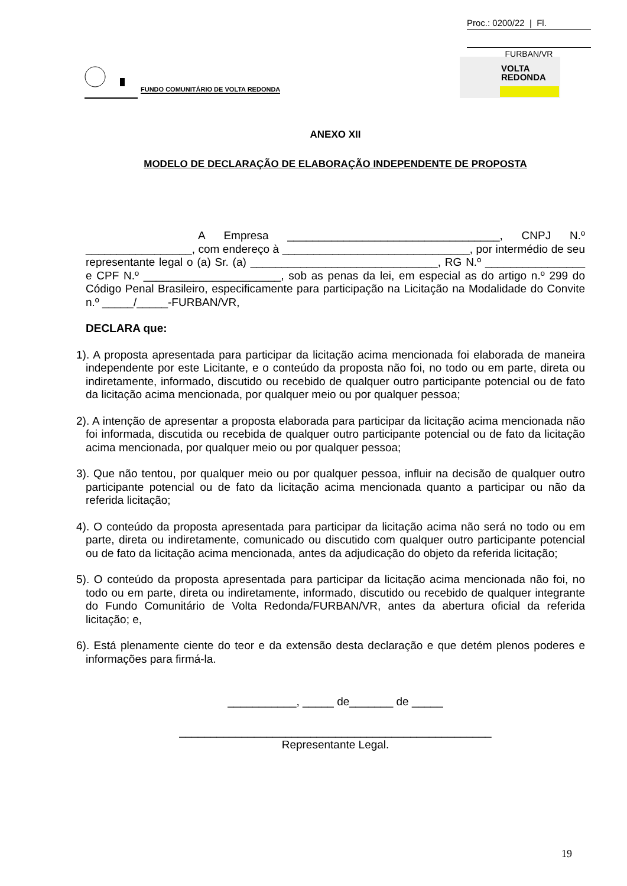Proc.: 0200/22 | Fl.
FURBAN/VR
FUNDO COMUNITÁRIO DE VOLTA REDONDA
VOLTA
REDONDA
ANEXO XII
MODELO DE DECLARAÇÃO DE ELABORAÇÃO INDEPENDENTE DE PROPOSTA
A Empresa __________________________________, CNPJ N.º _________________, com endereço à ______________________________, por intermédio de seu representante legal o (a) Sr. (a) ______________________________, RG N.º ________________ e CPF N.º ______________________, sob as penas da lei, em especial as do artigo n.º 299 do Código Penal Brasileiro, especificamente para participação na Licitação na Modalidade do Convite n.º _____/_____-FURBAN/VR,
DECLARA que:
1). A proposta apresentada para participar da licitação acima mencionada foi elaborada de maneira independente por este Licitante, e o conteúdo da proposta não foi, no todo ou em parte, direta ou indiretamente, informado, discutido ou recebido de qualquer outro participante potencial ou de fato da licitação acima mencionada, por qualquer meio ou por qualquer pessoa;
2). A intenção de apresentar a proposta elaborada para participar da licitação acima mencionada não foi informada, discutida ou recebida de qualquer outro participante potencial ou de fato da licitação acima mencionada, por qualquer meio ou por qualquer pessoa;
3). Que não tentou, por qualquer meio ou por qualquer pessoa, influir na decisão de qualquer outro participante potencial ou de fato da licitação acima mencionada quanto a participar ou não da referida licitação;
4). O conteúdo da proposta apresentada para participar da licitação acima não será no todo ou em parte, direta ou indiretamente, comunicado ou discutido com qualquer outro participante potencial ou de fato da licitação acima mencionada, antes da adjudicação do objeto da referida licitação;
5). O conteúdo da proposta apresentada para participar da licitação acima mencionada não foi, no todo ou em parte, direta ou indiretamente, informado, discutido ou recebido de qualquer integrante do Fundo Comunitário de Volta Redonda/FURBAN/VR, antes da abertura oficial da referida licitação; e,
6). Está plenamente ciente do teor e da extensão desta declaração e que detém plenos poderes e informações para firmá-la.
___________, _____ de_______ de _____
__________________________________________________
Representante Legal.
19